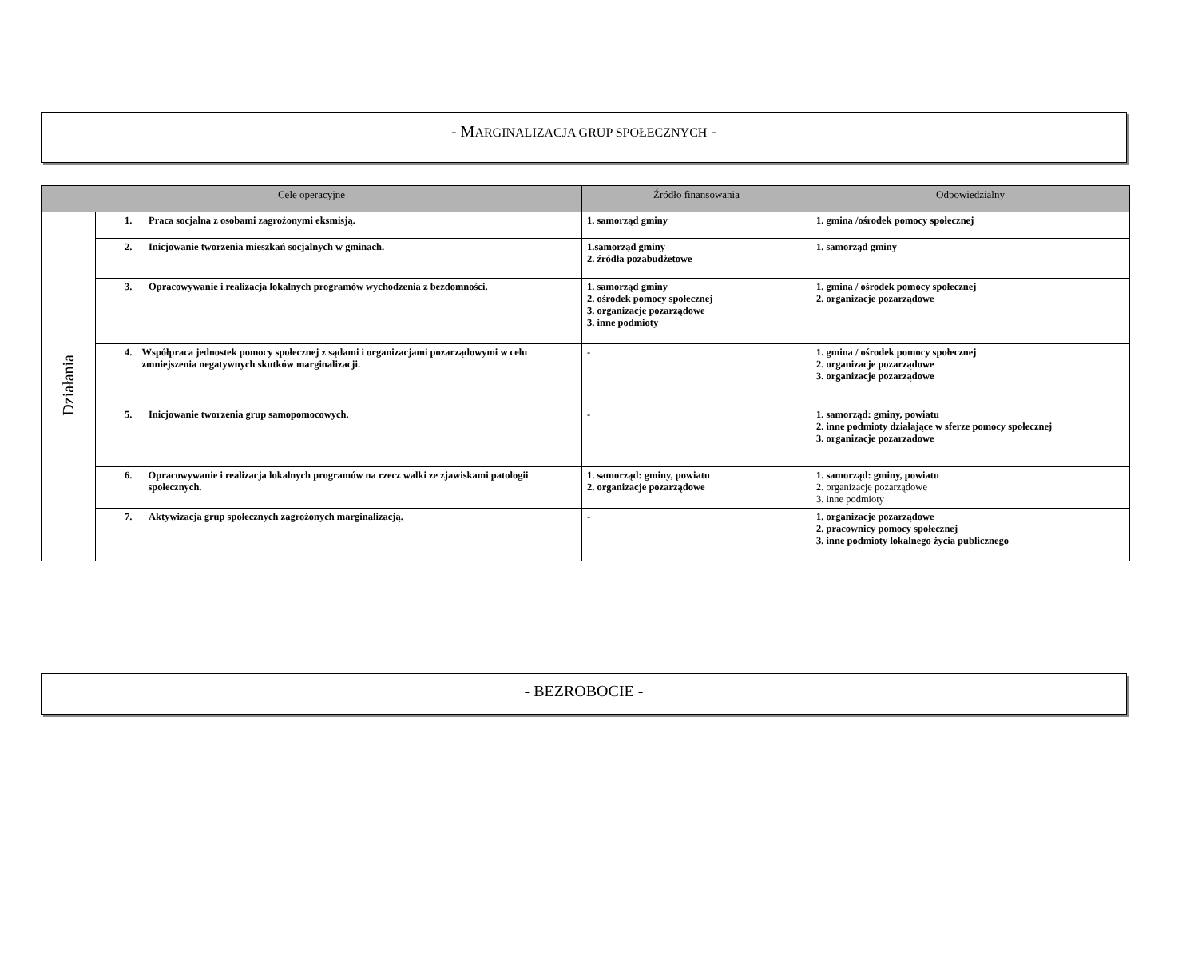- MARGINALIZACJA GRUP SPOŁECZNYCH -
| Cele operacyjne | | Źródło finansowania | Odpowiedzialny |
| --- | --- | --- | --- |
| Działania | 1. Praca socjalna z osobami zagrożonymi eksmisją. | 1. samorząd gminy | 1. gmina /ośrodek pomocy społecznej |
| | 2. Inicjowanie tworzenia mieszkań socjalnych w gminach. | 1.samorząd gminy 2. źródła pozabudżetowe | 1. samorząd gminy |
| | 3. Opracowywanie i realizacja lokalnych programów wychodzenia z bezdomności. | 1. samorząd gminy 2. ośrodek pomocy społecznej 3. organizacje pozarządowe 3. inne podmioty | 1. gmina / ośrodek pomocy społecznej 2. organizacje pozarządowe |
| | 4. Współpraca jednostek pomocy społecznej z sądami i organizacjami pozarządowymi w celu zmniejszenia negatywnych skutków marginalizacji. | - | 1. gmina / ośrodek pomocy społecznej 2. organizacje pozarządowe 3. organizacje pozarządowe |
| | 5. Inicjowanie tworzenia grup samopomocowych. | - | 1. samorząd: gminy, powiatu 2. inne podmioty działające w sferze pomocy społecznej 3. organizacje pozarzadowe |
| | 6. Opracowywanie i realizacja lokalnych programów na rzecz walki ze zjawiskami patologii społecznych. | 1. samorząd: gminy, powiatu 2. organizacje pozarządowe | 1. samorząd: gminy, powiatu 2. organizacje pozarządowe 3. inne podmioty |
| | 7. Aktywizacja grup społecznych zagrożonych marginalizacją. | - | 1. organizacje pozarządowe 2. pracownicy pomocy społecznej 3. inne podmioty lokalnego życia publicznego |
- BEZROBOCIE -